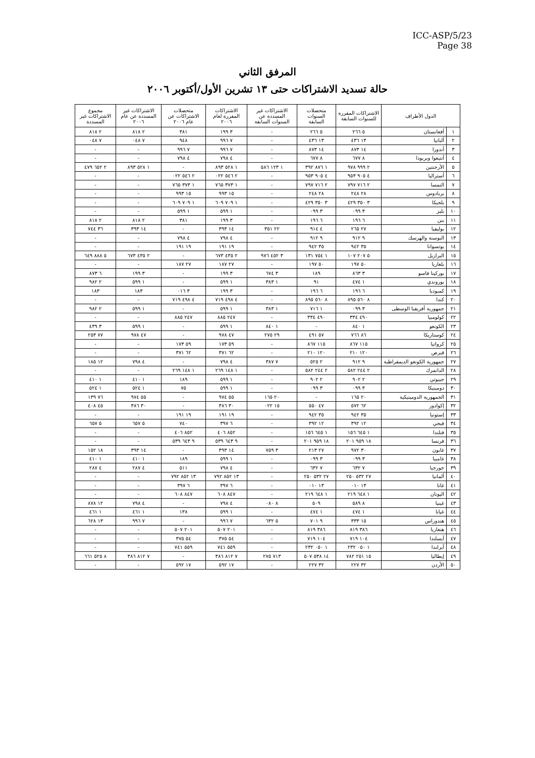ICC-ASP/5/23
Page 38
المرفق الثاني
حالة تسديد الاشتراكات حتى ١٣ تشرين الأول/أكتوبر ٢٠٠٦
| الدول الأطراف | | الاشتراكات المقررة للسنوات السابقة | متحصلات السنوات السابقة | الاشتراكات غير المسددة عن السنوات السابقة | الاشتراكات المقررة لعام ٢٠٠٦ | متحصلات الاشتراكات عن عام ٢٠٠٦ | الاشتراكات غير المسددة عن عام ٢٠٠٦ | مجموع الاشتراكات غير المسددة |
| --- | --- | --- | --- | --- | --- | --- | --- | --- |
| ١ | أفغانستان | ٥ ٢٦٦ | ٥ ٢٦٦ | - | ٣ ١٩٩ | ٣٨١ | ٢ ٨١٨ | ٢ ٨١٨ |
| ٢ | ألبانيا | ١٣ ٤٣٦ | ١٣ ٤٣٦ | - | ٧ ٩٩٦ | ٩٤٨ | ٧ ٠٤٨ | ٧ ٠٤٨ |
| ٣ | أندورا | ١٤ ٨٧٣ | ١٤ ٨٧٣ | - | ٧ ٩٩٦ | ٧ ٩٩٦ | - | - |
| ٤ | أنتيغوا وبربودا | ٨ ٦٧٧ | ٨ ٦٧٧ | - | ٤ ٧٩٨ | ٤ ٧٩٨ | - | - |
| ٥ | الأرجنتين | ٢ ٩٩٩ ٩٧٨ | ١ ٨٧٦ ٣٩٢ | ١ ١٢٣ ٥٨٦ | ١ ٥٢٨ ٨٩٣ | - | ١ ٥٢٨ ٨٩٣ | ٢ ٦٥٢ ٤٧٩ |
| ٦ | أستراليا | ٤ ٩٠٥ ٩٥٣ | ٤ ٩٠٥ ٩٥٣ | - | ٢ ٥٤٦ ٠٢٢ | ٢ ٥٤٦ ٠٢٢ | - | - |
| ٧ | النمسا | ٢ ٧١٦ ٧٩٧ | ٢ ٧١٦ ٧٩٧ | - | ١ ٣٧٣ ٧٦٥ | ١ ٣٧٣ ٧٦٥ | - | - |
| ٨ | بربادوس | ٢٨ ٢٤٨ | ٢٨ ٢٤٨ | - | ١٥ ٩٩٣ | ١٥ ٩٩٣ | - | - |
| ٩ | بلجيكا | ٣ ٣٥٠ ٤٢٩ | ٣ ٣٥٠ ٤٢٩ | - | ١ ٧٠٩ ٦٠٩ | ١ ٧٠٩ ٦٠٩ | - | - |
| ١٠ | بليز | ٣ ٠٩٩ | ٣ ٠٩٩ | - | ١ ٥٩٩ | ١ ٥٩٩ | - | - |
| ١١ | بنن | ٦ ١٩٦ | ٦ ١٩٦ | - | ٣ ١٩٩ | ٣٨١ | ٢ ٨١٨ | ٢ ٨١٨ |
| ١٢ | بوليفيا | ٢٧ ٢٦٥ | ٤ ٩١٤ | ٢٢ ٣٥١ | ١٤ ٣٩٣ | - | ١٤ ٣٩٣ | ٣٦ ٧٤٤ |
| ١٣ | البوسنة والهرسك | ٩ ٩١٢ | ٩ ٩١٢ | - | ٤ ٧٩٨ | ٤ ٧٩٨ | - | - |
| ١٤ | بوتسوانا | ٣٥ ٩٤٢ | ٣٥ ٩٤٢ | - | ١٩ ١٩١ | ١٩ ١٩١ | - | - |
| ١٥ | البرازيل | ٥ ٢٠٧ ١٠٧ | ١ ٧٥٤ ١٣١ | ٣ ٤٥٢ ٩٧٦ | ٢ ٤٣٥ ٦٧٣ | - | ٢ ٤٣٥ ٦٧٣ | ٥ ٨٨٨ ٦٤٩ |
| ١٦ | بلغاريا | ٥٠ ١٩٧ | ٥٠ ١٩٧ | - | ٢٧ ١٨٧ | ٢٧ ١٨٧ | - | - |
| ١٧ | بوركينا فاسو | ٣ ٨٦٣ | ١٨٩ | ٣ ٦٧٤ | ٣ ١٩٩ | - | ٣ ١٩٩ | ٦ ٨٧٣ |
| ١٨ | بوروندي | ١ ٤٧٤ | ٩١ | ١ ٣٨٣ | ١ ٥٩٩ | - | ١ ٥٩٩ | ٢ ٩٨٢ |
| ١٩ | كمبوديا | ٦ ١٩٦ | ٦ ١٩٦ | - | ٣ ١٩٩ | ٣ ٠١٦ | ١٨٣ | ١٨٣ |
| ٢٠ | كندا | ٨ ٥٦٠ ٨٩٥ | ٨ ٥٦٠ ٨٩٥ | - | ٤ ٤٩٨ ٧١٩ | ٤ ٤٩٨ ٧١٩ | - | - |
| ٢١ | جمهورية أفريقيا الوسطى | ٣ ٠٩٩ | ١ ٧١٦ | ١ ٣٨٣ | ١ ٥٩٩ | - | ١ ٥٩٩ | ٢ ٩٨٢ |
| ٢٢ | كولومبيا | ٤٩٠ ٣٣٤ | ٤٩٠ ٣٣٤ | - | ٢٤٧ ٨٨٥ | ٢٤٧ ٨٨٥ | - | - |
| ٢٣ | الكونغو | ١ ٨٤٠ | - | ١ ٨٤٠ | ١ ٥٩٩ | - | ١ ٥٩٩ | ٣ ٤٣٩ |
| ٢٤ | كوستاريكا | ٨٦ ٧٦٦ | ٥٧ ٤٩١ | ٢٩ ٢٧٥ | ٤٧ ٩٧٨ | - | ٤٧ ٩٧٨ | ٧٧ ٢٥٣ |
| ٢٥ | كرواتيا | ١١٥ ٨٦٧ | ١١٥ ٨٦٧ | - | ٥٩ ١٧٣ | ٥٩ ١٧٣ | - | - |
| ٢٦ | قبرص | ١٢٠ ٢١٠ | ١٢٠ ٢١٠ | - | ٦٢ ٣٧١ | ٦٢ ٣٧١ | - | - |
| ٢٧ | جمهورية الكونغو الديمقراطية | ٩ ٩١٢ | ٢ ٥٢٥ | ٧ ٣٨٧ | ٤ ٧٩٨ | - | ٤ ٧٩٨ | ١٢ ١٨٥ |
| ٢٨ | الدانمرك | ٢ ٢٤٤ ٥٨٢ | ٢ ٢٤٤ ٥٨٢ | - | ١ ١٤٨ ٢٦٩ | ١ ١٤٨ ٢٦٩ | - | - |
| ٢٩ | جيبوتي | ٢ ٩٠٢ | ٢ ٩٠٢ | - | ١ ٥٩٩ | ١٨٩ | ١ ٤١٠ | ١ ٤١٠ |
| ٣٠ | دومينيكا | ٣ ٠٩٩ | ٣ ٠٩٩ | - | ١ ٥٩٩ | ٧٥ | ١ ٥٢٤ | ١ ٥٢٤ |
| ٣١ | الجمهورية الدومينيكية | ٢٠ ١٦٥ | - | ٢٠ ١٦٥ | ٥٥ ٩٧٤ | - | ٥٥ ٩٧٤ | ٧٦ ١٣٩ |
| ٣٢ | إكوادور | ٦٢ ٥٧٢ | ٤٧ ٥٥٠ | ١٥ ٠٢٢ | ٣٠ ٣٨٦ | - | ٣٠ ٣٨٦ | ٤٥ ٤٠٨ |
| ٣٣ | إستونيا | ٣٥ ٩٤٢ | ٣٥ ٩٤٢ | - | ١٩ ١٩١ | ١٩ ١٩١ | - | - |
| ٣٤ | فيجي | ١٢ ٣٩٢ | ١٢ ٣٩٢ | - | ٦ ٣٩٧ | ٧٤٠ | ٥ ٦٥٧ | ٥ ٦٥٧ |
| ٣٥ | فنلندا | ١ ٦٤٥ ١٥٦ | ١ ٦٤٥ ١٥٦ | - | ٨٥٢ ٤٠٦ | ٨٥٢ ٤٠٦ | - | - |
| ٣٦ | فرنسا | ١٨ ٩٥٩ ٢٠١ | ١٨ ٩٥٩ ٢٠١ | - | ٩ ٦٤٣ ٥٣٩ | ٩ ٦٤٣ ٥٣٩ | - | - |
| ٣٧ | غابون | ٣٠ ٩٧٢ | ٢٧ ٢١٣ | ٣ ٧٥٩ | ١٤ ٣٩٣ | - | ١٤ ٣٩٣ | ١٨ ١٥٢ |
| ٣٨ | غامبيا | ٣ ٠٩٩ | ٣ ٠٩٩ | - | ١ ٥٩٩ | ١٨٩ | ١ ٤١٠ | ١ ٤١٠ |
| ٣٩ | جورجيا | ٧ ٦٣٢ | ٧ ٦٣٢ | - | ٤ ٧٩٨ | ٥١١ | ٤ ٢٨٧ | ٤ ٢٨٧ |
| ٤٠ | ألمانيا | ٢٧ ٥٣٢ ٢٥٠ | ٢٧ ٥٣٢ ٢٥٠ | - | ١٣ ٨٥٢ ٧٩٢ | ١٣ ٨٥٢ ٧٩٢ | - | - |
| ٤١ | غانا | ١٣ ٠١٠ | ١٣ ٠١٠ | - | ٦ ٣٩٧ | ٦ ٣٩٧ | - | - |
| ٤٢ | اليونان | ١ ٦٤٨ ٢١٩ | ١ ٦٤٨ ٢١٩ | - | ٨٤٧ ٦٠٨ | ٨٤٧ ٦٠٨ | - | - |
| ٤٣ | غينيا | ٨ ٥٨٩ | ٥٠٩ | ٨ ٠٨٠ | ٤ ٧٩٨ | - | ٤ ٧٩٨ | ١٢ ٨٧٨ |
| ٤٤ | غيانا | ١ ٤٧٤ | ١ ٤٧٤ | - | ١ ٥٩٩ | ١٣٨ | ١ ٤٦١ | ١ ٤٦١ |
| ٤٥ | هندوراس | ١٥ ٣٣٣ | ٩ ٧٠١ | ٥ ٦٣٢ | ٧ ٩٩٦ | - | ٧ ٩٩٦ | ١٣ ٦٢٨ |
| ٤٦ | هنغاريا | ٣٨٦ ٨١٩ | ٣٨٦ ٨١٩ | - | ٢٠١ ٥٠٧ | ٢٠١ ٥٠٧ | - | - |
| ٤٧ | آيسلندا | ١٠٤ ٧١٩ | ١٠٤ ٧١٩ | - | ٥٤ ٣٧٥ | ٥٤ ٣٧٥ | - | - |
| ٤٨ | آيرلندا | ١ ٠٥٠ ٢٣٢ | ١ ٠٥٠ ٢٣٢ | - | ٥٥٩ ٧٤١ | ٥٥٩ ٧٤١ | - | - |
| ٤٩ | إيطاليا | ١٥ ٢٥١ ٧٨٢ | ١٤ ٥٣٨ ٥٠٧ | ٧١٣ ٢٧٥ | ٧ ٨١٢ ٣٨٦ | - | ٧ ٨١٢ ٣٨٦ | ٨ ٥٢٥ ٦٦١ |
| ٥٠ | الأردن | ٣٢ ٢٢٧ | ٣٢ ٢٢٧ | - | ١٧ ٥٩٢ | ١٧ ٥٩٢ | - | - |